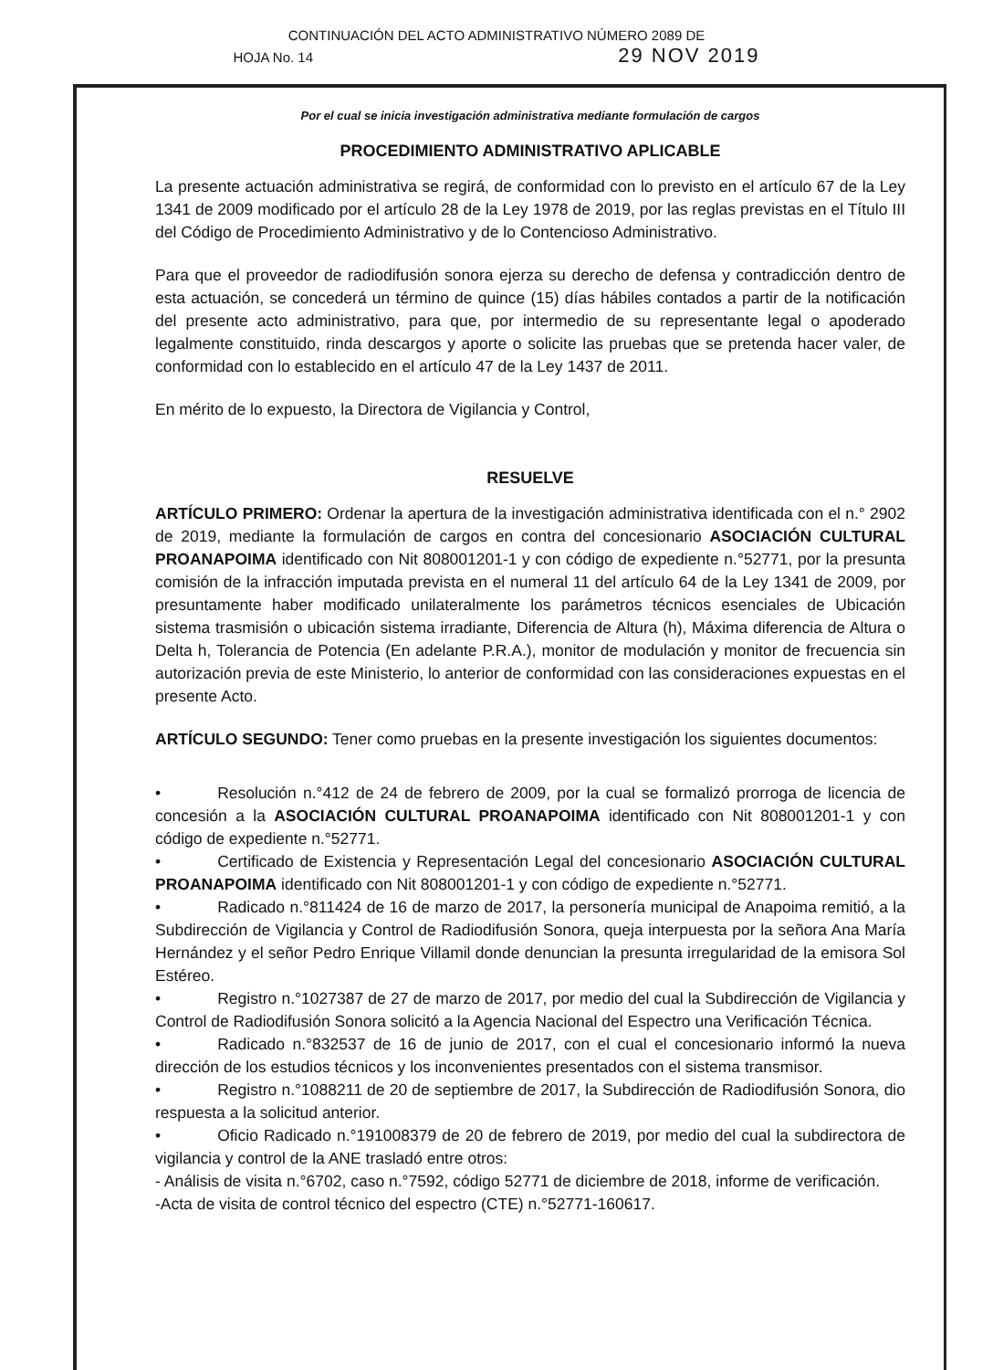CONTINUACIÓN DEL ACTO ADMINISTRATIVO NÚMERO 2089 DE
HOJA No. 14 29 NOV 2019
Por el cual se inicia investigación administrativa mediante formulación de cargos
PROCEDIMIENTO ADMINISTRATIVO APLICABLE
La presente actuación administrativa se regirá, de conformidad con lo previsto en el artículo 67 de la Ley 1341 de 2009 modificado por el artículo 28 de la Ley 1978 de 2019, por las reglas previstas en el Título III del Código de Procedimiento Administrativo y de lo Contencioso Administrativo.
Para que el proveedor de radiodifusión sonora ejerza su derecho de defensa y contradicción dentro de esta actuación, se concederá un término de quince (15) días hábiles contados a partir de la notificación del presente acto administrativo, para que, por intermedio de su representante legal o apoderado legalmente constituido, rinda descargos y aporte o solicite las pruebas que se pretenda hacer valer, de conformidad con lo establecido en el artículo 47 de la Ley 1437 de 2011.
En mérito de lo expuesto, la Directora de Vigilancia y Control,
RESUELVE
ARTÍCULO PRIMERO: Ordenar la apertura de la investigación administrativa identificada con el n.° 2902 de 2019, mediante la formulación de cargos en contra del concesionario ASOCIACIÓN CULTURAL PROANAPOIMA identificado con Nit 808001201-1 y con código de expediente n.°52771, por la presunta comisión de la infracción imputada prevista en el numeral 11 del artículo 64 de la Ley 1341 de 2009, por presuntamente haber modificado unilateralmente los parámetros técnicos esenciales de Ubicación sistema trasmisión o ubicación sistema irradiante, Diferencia de Altura (h), Máxima diferencia de Altura o Delta h, Tolerancia de Potencia (En adelante P.R.A.), monitor de modulación y monitor de frecuencia sin autorización previa de este Ministerio, lo anterior de conformidad con las consideraciones expuestas en el presente Acto.
ARTÍCULO SEGUNDO: Tener como pruebas en la presente investigación los siguientes documentos:
• Resolución n.°412 de 24 de febrero de 2009, por la cual se formalizó prorroga de licencia de concesión a la ASOCIACIÓN CULTURAL PROANAPOIMA identificado con Nit 808001201-1 y con código de expediente n.°52771.
• Certificado de Existencia y Representación Legal del concesionario ASOCIACIÓN CULTURAL PROANAPOIMA identificado con Nit 808001201-1 y con código de expediente n.°52771.
• Radicado n.°811424 de 16 de marzo de 2017, la personería municipal de Anapoima remitió, a la Subdirección de Vigilancia y Control de Radiodifusión Sonora, queja interpuesta por la señora Ana María Hernández y el señor Pedro Enrique Villamil donde denuncian la presunta irregularidad de la emisora Sol Estéreo.
• Registro n.°1027387 de 27 de marzo de 2017, por medio del cual la Subdirección de Vigilancia y Control de Radiodifusión Sonora solicitó a la Agencia Nacional del Espectro una Verificación Técnica.
• Radicado n.°832537 de 16 de junio de 2017, con el cual el concesionario informó la nueva dirección de los estudios técnicos y los inconvenientes presentados con el sistema transmisor.
• Registro n.°1088211 de 20 de septiembre de 2017, la Subdirección de Radiodifusión Sonora, dio respuesta a la solicitud anterior.
• Oficio Radicado n.°191008379 de 20 de febrero de 2019, por medio del cual la subdirectora de vigilancia y control de la ANE trasladó entre otros:
- Análisis de visita n.°6702, caso n.°7592, código 52771 de diciembre de 2018, informe de verificación.
-Acta de visita de control técnico del espectro (CTE) n.°52771-160617.